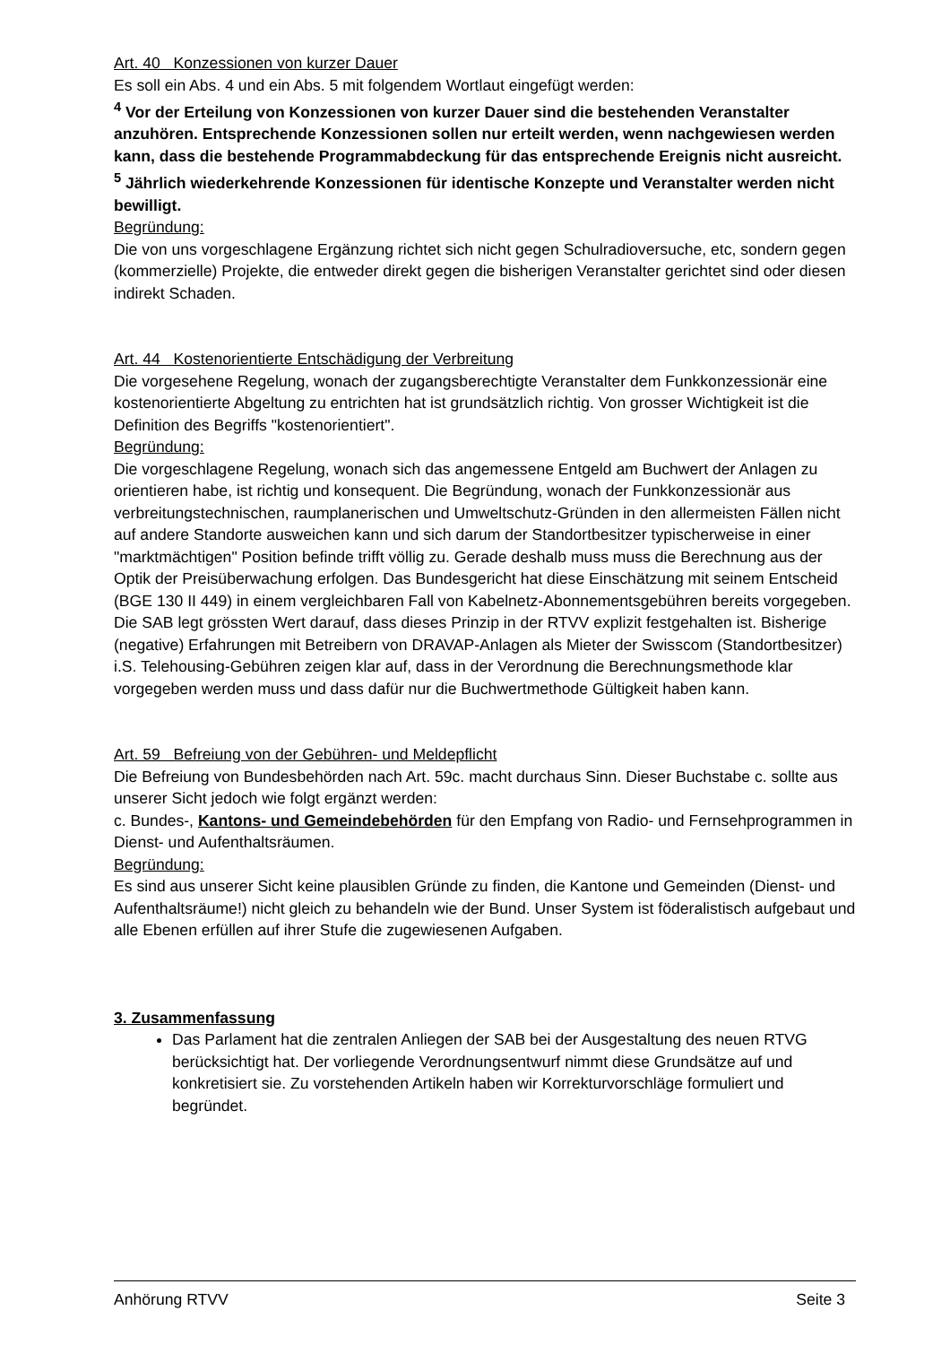Art. 40 Konzessionen von kurzer Dauer
Es soll ein Abs. 4 und ein Abs. 5 mit folgendem Wortlaut eingefügt werden:
<sup>4</sup> Vor der Erteilung von Konzessionen von kurzer Dauer sind die bestehenden Veranstalter anzuhören. Entsprechende Konzessionen sollen nur erteilt werden, wenn nachgewiesen werden kann, dass die bestehende Programmabdeckung für das entsprechende Ereignis nicht ausreicht.
<sup>5</sup> Jährlich wiederkehrende Konzessionen für identische Konzepte und Veranstalter werden nicht bewilligt.
Begründung:
Die von uns vorgeschlagene Ergänzung richtet sich nicht gegen Schulradioversuche, etc, sondern gegen (kommerzielle) Projekte, die entweder direkt gegen die bisherigen Veranstalter gerichtet sind oder diesen indirekt Schaden.
Art. 44 Kostenorientierte Entschädigung der Verbreitung
Die vorgesehene Regelung, wonach der zugangsberechtigte Veranstalter dem Funkkonzessionär eine kostenorientierte Abgeltung zu entrichten hat ist grundsätzlich richtig. Von grosser Wichtigkeit ist die Definition des Begriffs "kostenorientiert".
Begründung:
Die vorgeschlagene Regelung, wonach sich das angemessene Entgeld am Buchwert der Anlagen zu orientieren habe, ist richtig und konsequent. Die Begründung, wonach der Funkkonzessionär aus verbreitungstechnischen, raumplanerischen und Umweltschutz-Gründen in den allermeisten Fällen nicht auf andere Standorte ausweichen kann und sich darum der Standortbesitzer typischerweise in einer "marktmächtigen" Position befinde trifft völlig zu. Gerade deshalb muss muss die Berechnung aus der Optik der Preisüberwachung erfolgen. Das Bundesgericht hat diese Einschätzung mit seinem Entscheid (BGE 130 II 449) in einem vergleichbaren Fall von Kabelnetz-Abonnementsgebühren bereits vorgegeben.
Die SAB legt grössten Wert darauf, dass dieses Prinzip in der RTVV explizit festgehalten ist. Bisherige (negative) Erfahrungen mit Betreibern von DRAVAP-Anlagen als Mieter der Swisscom (Standortbesitzer) i.S. Telehousing-Gebühren zeigen klar auf, dass in der Verordnung die Berechnungsmethode klar vorgegeben werden muss und dass dafür nur die Buchwertmethode Gültigkeit haben kann.
Art. 59 Befreiung von der Gebühren- und Meldepflicht
Die Befreiung von Bundesbehörden nach Art. 59c. macht durchaus Sinn. Dieser Buchstabe c. sollte aus unserer Sicht jedoch wie folgt ergänzt werden:
c. Bundes-, Kantons- und Gemeindebehörden für den Empfang von Radio- und Fernsehprogrammen in Dienst- und Aufenthaltsräumen.
Begründung:
Es sind aus unserer Sicht keine plausiblen Gründe zu finden, die Kantone und Gemeinden (Dienst- und Aufenthaltsräume!) nicht gleich zu behandeln wie der Bund. Unser System ist föderalistisch aufgebaut und alle Ebenen erfüllen auf ihrer Stufe die zugewiesenen Aufgaben.
3. Zusammenfassung
Das Parlament hat die zentralen Anliegen der SAB bei der Ausgestaltung des neuen RTVG berücksichtigt hat. Der vorliegende Verordnungsentwurf nimmt diese Grundsätze auf und konkretisiert sie. Zu vorstehenden Artikeln haben wir Korrekturvorschläge formuliert und begründet.
Anhörung RTVV Seite 3